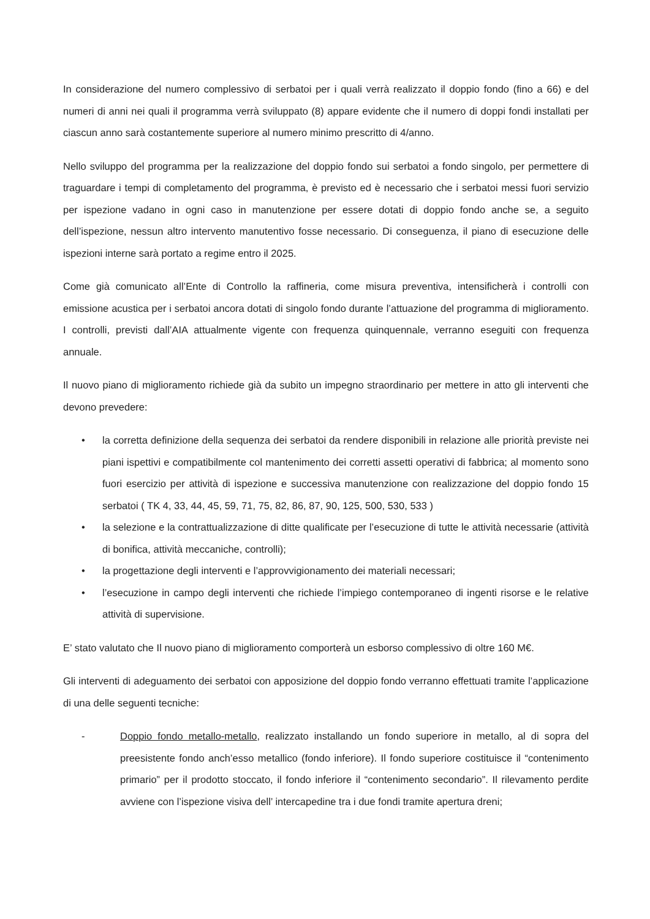In considerazione del numero complessivo di serbatoi per i quali verrà realizzato il doppio fondo (fino a 66) e del numeri di anni nei quali il programma verrà sviluppato (8) appare evidente che il numero di doppi fondi installati per ciascun anno sarà costantemente superiore al numero minimo prescritto di 4/anno.
Nello sviluppo del programma per la realizzazione del doppio fondo sui serbatoi a fondo singolo, per permettere di traguardare i tempi di completamento del programma, è previsto ed è necessario che i serbatoi messi fuori servizio per ispezione vadano in ogni caso in manutenzione per essere dotati di doppio fondo anche se, a seguito dell’ispezione, nessun altro intervento manutentivo fosse necessario. Di conseguenza, il piano di esecuzione delle ispezioni interne sarà portato a regime entro il 2025.
Come già comunicato all’Ente di Controllo la raffineria, come misura preventiva, intensificherà i controlli con emissione acustica per i serbatoi ancora dotati di singolo fondo durante l’attuazione del programma di miglioramento. I controlli, previsti dall’AIA attualmente vigente con frequenza quinquennale, verranno eseguiti con frequenza annuale.
Il nuovo piano di miglioramento richiede già da subito un impegno straordinario per mettere in atto gli interventi che devono prevedere:
• la corretta definizione della sequenza dei serbatoi da rendere disponibili in relazione alle priorità previste nei piani ispettivi e compatibilmente col mantenimento dei corretti assetti operativi di fabbrica; al momento sono fuori esercizio per attività di ispezione e successiva manutenzione con realizzazione del doppio fondo 15 serbatoi ( TK 4, 33, 44, 45, 59, 71, 75, 82, 86, 87, 90, 125, 500, 530, 533 )
• la selezione e la contrattualizzazione di ditte qualificate per l’esecuzione di tutte le attività necessarie (attività di bonifica, attività meccaniche, controlli);
• la progettazione degli interventi e l’approvvigionamento dei materiali necessari;
• l’esecuzione in campo degli interventi che richiede l’impiego contemporaneo di ingenti risorse e le relative attività di supervisione.
E’ stato valutato che Il nuovo piano di miglioramento comporterà un esborso complessivo di oltre 160 M€.
Gli interventi di adeguamento dei serbatoi con apposizione del doppio fondo verranno effettuati tramite l’applicazione di una delle seguenti tecniche:
- Doppio fondo metallo-metallo, realizzato installando un fondo superiore in metallo, al di sopra del preesistente fondo anch’esso metallico (fondo inferiore). Il fondo superiore costituisce il “contenimento primario” per il prodotto stoccato, il fondo inferiore il “contenimento secondario”. Il rilevamento perdite avviene con l’ispezione visiva dell’ intercapedine tra i due fondi tramite apertura dreni;